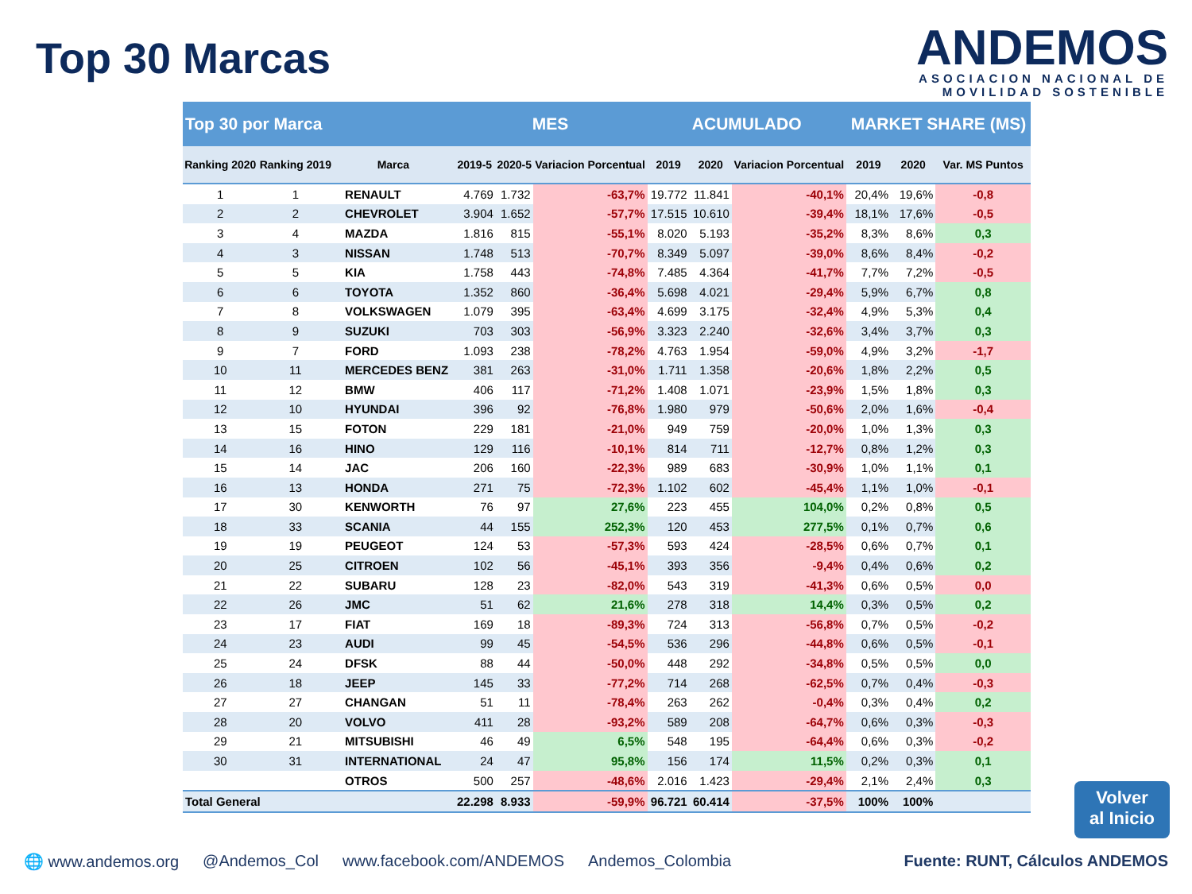Top 30 Marcas
ANDEMOS
ASOCIACION NACIONAL DE
MOVILIDAD SOSTENIBLE
| Top 30 por Marca | | | MES | | | ACUMULADO | | | MARKET SHARE (MS) | | |
| Ranking 2020 | Ranking 2019 | Marca | 2019-5 | 2020-5 | Variacion Porcentual | 2019 | 2020 | Variacion Porcentual | 2019 | 2020 | Var. MS Puntos |
| 1 | 1 | RENAULT | 4.769 | 1.732 | -63,7% | 19.772 | 11.841 | -40,1% | 20,4% | 19,6% | -0,8 |
| 2 | 2 | CHEVROLET | 3.904 | 1.652 | -57,7% | 17.515 | 10.610 | -39,4% | 18,1% | 17,6% | -0,5 |
| 3 | 4 | MAZDA | 1.816 | 815 | -55,1% | 8.020 | 5.193 | -35,2% | 8,3% | 8,6% | 0,3 |
| 4 | 3 | NISSAN | 1.748 | 513 | -70,7% | 8.349 | 5.097 | -39,0% | 8,6% | 8,4% | -0,2 |
| 5 | 5 | KIA | 1.758 | 443 | -74,8% | 7.485 | 4.364 | -41,7% | 7,7% | 7,2% | -0,5 |
| 6 | 6 | TOYOTA | 1.352 | 860 | -36,4% | 5.698 | 4.021 | -29,4% | 5,9% | 6,7% | 0,8 |
| 7 | 8 | VOLKSWAGEN | 1.079 | 395 | -63,4% | 4.699 | 3.175 | -32,4% | 4,9% | 5,3% | 0,4 |
| 8 | 9 | SUZUKI | 703 | 303 | -56,9% | 3.323 | 2.240 | -32,6% | 3,4% | 3,7% | 0,3 |
| 9 | 7 | FORD | 1.093 | 238 | -78,2% | 4.763 | 1.954 | -59,0% | 4,9% | 3,2% | -1,7 |
| 10 | 11 | MERCEDES BENZ | 381 | 263 | -31,0% | 1.711 | 1.358 | -20,6% | 1,8% | 2,2% | 0,5 |
| 11 | 12 | BMW | 406 | 117 | -71,2% | 1.408 | 1.071 | -23,9% | 1,5% | 1,8% | 0,3 |
| 12 | 10 | HYUNDAI | 396 | 92 | -76,8% | 1.980 | 979 | -50,6% | 2,0% | 1,6% | -0,4 |
| 13 | 15 | FOTON | 229 | 181 | -21,0% | 949 | 759 | -20,0% | 1,0% | 1,3% | 0,3 |
| 14 | 16 | HINO | 129 | 116 | -10,1% | 814 | 711 | -12,7% | 0,8% | 1,2% | 0,3 |
| 15 | 14 | JAC | 206 | 160 | -22,3% | 989 | 683 | -30,9% | 1,0% | 1,1% | 0,1 |
| 16 | 13 | HONDA | 271 | 75 | -72,3% | 1.102 | 602 | -45,4% | 1,1% | 1,0% | -0,1 |
| 17 | 30 | KENWORTH | 76 | 97 | 27,6% | 223 | 455 | 104,0% | 0,2% | 0,8% | 0,5 |
| 18 | 33 | SCANIA | 44 | 155 | 252,3% | 120 | 453 | 277,5% | 0,1% | 0,7% | 0,6 |
| 19 | 19 | PEUGEOT | 124 | 53 | -57,3% | 593 | 424 | -28,5% | 0,6% | 0,7% | 0,1 |
| 20 | 25 | CITROEN | 102 | 56 | -45,1% | 393 | 356 | -9,4% | 0,4% | 0,6% | 0,2 |
| 21 | 22 | SUBARU | 128 | 23 | -82,0% | 543 | 319 | -41,3% | 0,6% | 0,5% | 0,0 |
| 22 | 26 | JMC | 51 | 62 | 21,6% | 278 | 318 | 14,4% | 0,3% | 0,5% | 0,2 |
| 23 | 17 | FIAT | 169 | 18 | -89,3% | 724 | 313 | -56,8% | 0,7% | 0,5% | -0,2 |
| 24 | 23 | AUDI | 99 | 45 | -54,5% | 536 | 296 | -44,8% | 0,6% | 0,5% | -0,1 |
| 25 | 24 | DFSK | 88 | 44 | -50,0% | 448 | 292 | -34,8% | 0,5% | 0,5% | 0,0 |
| 26 | 18 | JEEP | 145 | 33 | -77,2% | 714 | 268 | -62,5% | 0,7% | 0,4% | -0,3 |
| 27 | 27 | CHANGAN | 51 | 11 | -78,4% | 263 | 262 | -0,4% | 0,3% | 0,4% | 0,2 |
| 28 | 20 | VOLVO | 411 | 28 | -93,2% | 589 | 208 | -64,7% | 0,6% | 0,3% | -0,3 |
| 29 | 21 | MITSUBISHI | 46 | 49 | 6,5% | 548 | 195 | -64,4% | 0,6% | 0,3% | -0,2 |
| 30 | 31 | INTERNATIONAL | 24 | 47 | 95,8% | 156 | 174 | 11,5% | 0,2% | 0,3% | 0,1 |
| | | OTROS | 500 | 257 | -48,6% | 2.016 | 1.423 | -29,4% | 2,1% | 2,4% | 0,3 |
| Total General | | | 22.298 | 8.933 | -59,9% | 96.721 | 60.414 | -37,5% | 100% | 100% | |
Volver
al Inicio
🌐 www.andemos.org @Andemos_Col www.facebook.com/ANDEMOS Andemos_Colombia Fuente: RUNT, Cálculos ANDEMOS